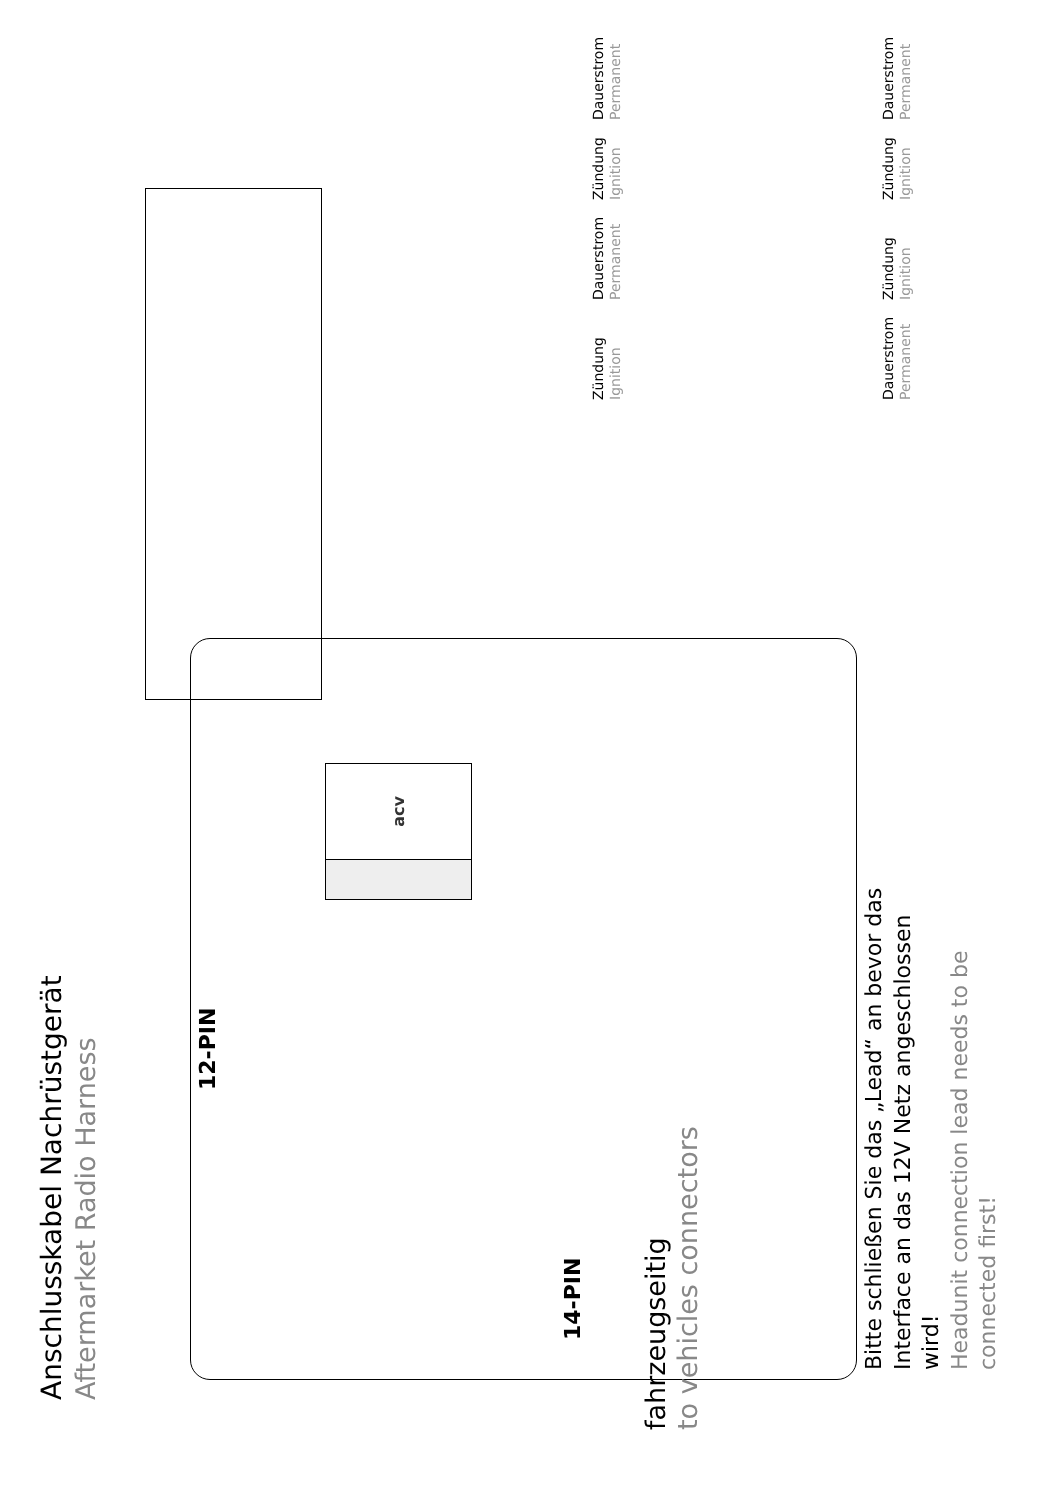Anschlusskabel Nachrüstgerät
Aftermarket Radio Harness
Zündung
Ignition
Dauerstrom
Permanent
Dauerstrom
Permanent
Zündung
Ignition
Zündung
Ignition
Dauerstrom
Permanent
Zündung
Ignition
Dauerstrom
Permanent
12-PIN
14-PIN
acv
Bitte schließen Sie das „Lead“ an bevor das
Interface an das 12V Netz angeschlossen
wird!
Headunit connection lead needs to be
connected first!
fahrzeugseitig
to vehicles connectors